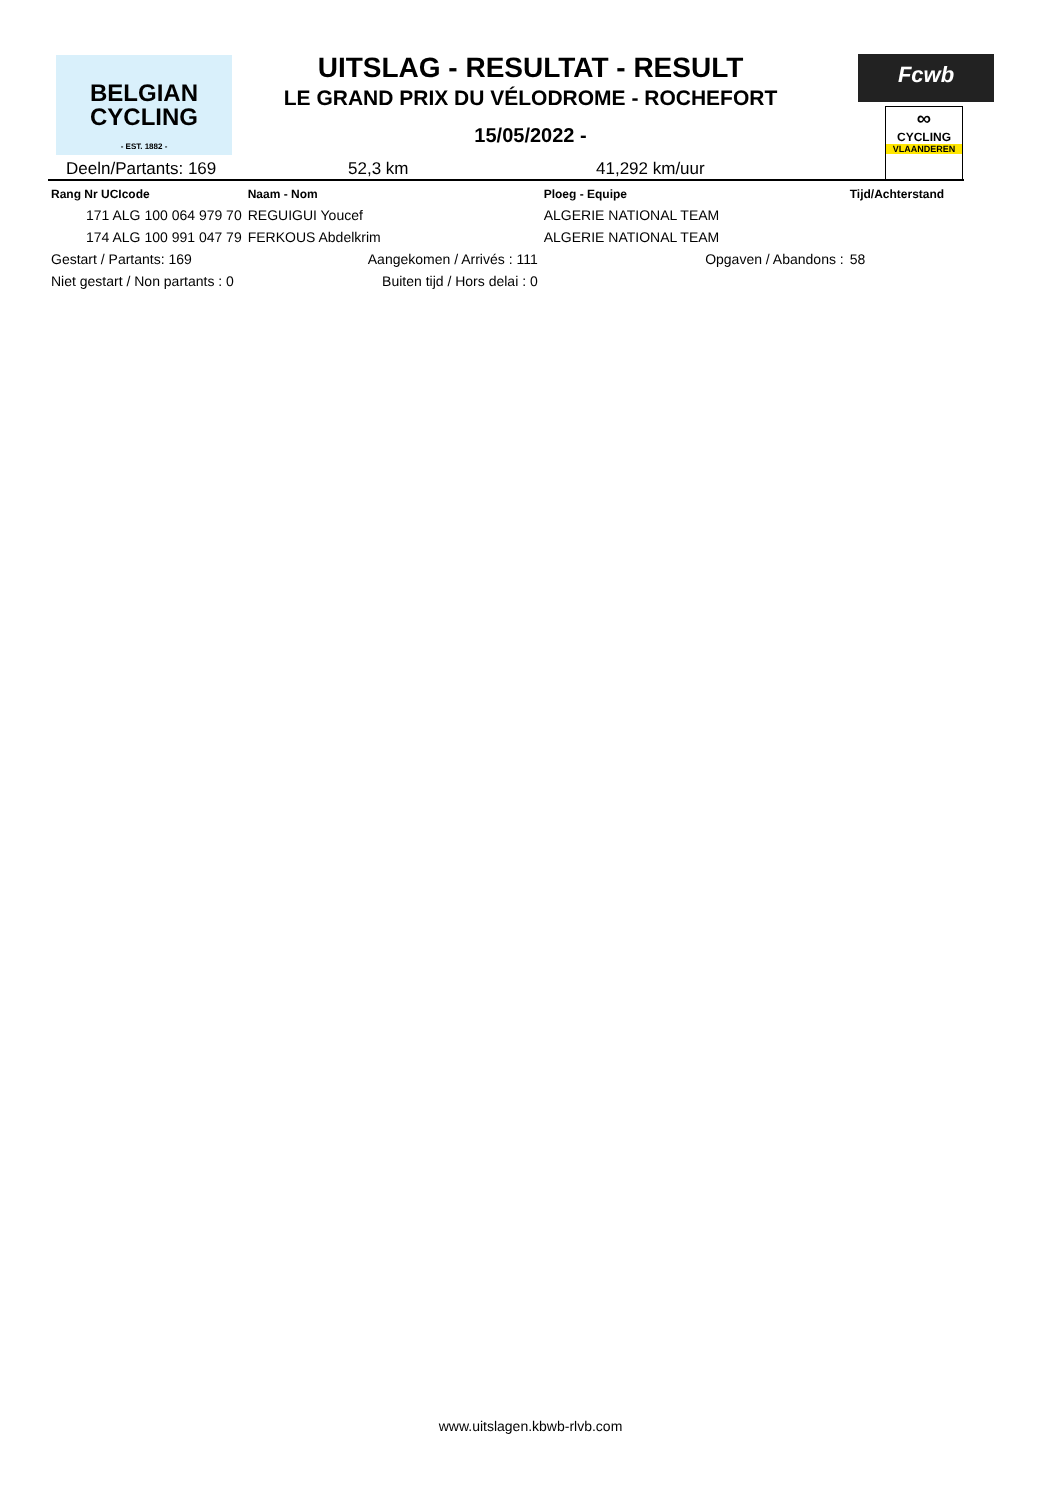BELGIAN
CYCLING
- EST. 1882 -
Fcwb
∞
CYCLING
VLAANDEREN
UITSLAG - RESULTAT - RESULT
LE GRAND PRIX DU VÉLODROME - ROCHEFORT
15/05/2022 -
Deeln/Partants: 169 52,3 km 41,292 km/uur
| Rang Nr UCIcode | Naam - Nom | Ploeg - Equipe | Tijd/Achterstand |
| --- | --- | --- | --- |
| 171 ALG 100 064 979 70 | REGUIGUI Youcef | ALGERIE NATIONAL TEAM | |
| 174 ALG 100 991 047 79 | FERKOUS Abdelkrim | ALGERIE NATIONAL TEAM | |
| Gestart / Partants: 169 | Aangekomen / Arrivés : 111 | Opgaven / Abandons : | 58 |
| Niet gestart / Non partants : 0 | Buiten tijd / Hors delai : 0 | | |
www.uitslagen.kbwb-rlvb.com